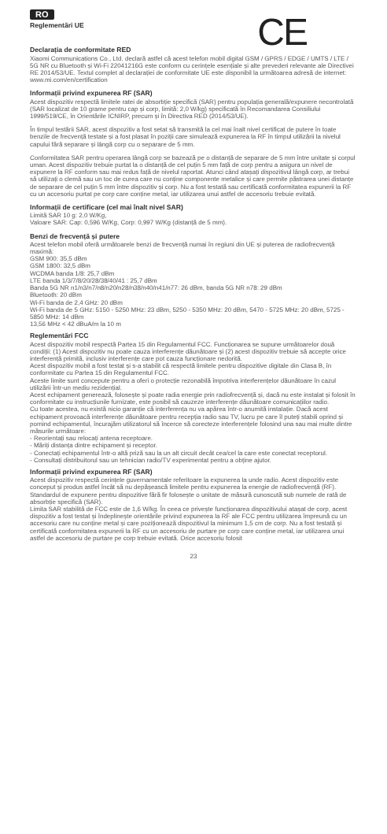RO
Reglementări UE
CE
Declarația de conformitate RED
Xiaomi Communications Co., Ltd. declară astfel că acest telefon mobil digital GSM / GPRS / EDGE / UMTS / LTE / 5G NR cu Bluetooth și Wi-Fi 22041216G este conform cu cerințele esențiale și alte prevederi relevante ale Directivei RE 2014/53/UE. Textul complet al declarației de conformitate UE este disponibil la următoarea adresă de internet: www.mi.com/en/certification
Informații privind expunerea RF (SAR)
Acest dispozitiv respectă limitele ratei de absorbție specifică (SAR) pentru populația generală/expunere necontrolată (SAR localizat de 10 grame pentru cap și corp, limită: 2,0 W/kg) specificată în Recomandarea Consiliului 1999/519/CE, în Orientările ICNIRP, precum și în Directiva RED (2014/53/UE).
În timpul testării SAR, acest dispozitiv a fost setat să transmită la cel mai înalt nivel certificat de putere în toate benzile de frecvență testate și a fost plasat în poziții care simulează expunerea la RF în timpul utilizării la nivelul capului fără separare și lângă corp cu o separare de 5 mm.
Conformitatea SAR pentru operarea lângă corp se bazează pe o distanță de separare de 5 mm între unitate și corpul uman. Acest dispozitiv trebuie purtat la o distanță de cel puțin 5 mm față de corp pentru a asigura un nivel de expunere la RF conform sau mai redus față de nivelul raportat. Atunci când atașați dispozitivul lângă corp, ar trebui să utilizați o clemă sau un toc de curea care nu conține componente metalice și care permite păstrarea unei distanțe de separare de cel puțin 5 mm între dispozitiv și corp. Nu a fost testată sau certificată conformitatea expunerii la RF cu un accesoriu purtat pe corp care conține metal, iar utilizarea unui astfel de accesoriu trebuie evitată.
Informații de certificare (cel mai înalt nivel SAR)
Limită SAR 10 g: 2,0 W/Kg,
Valoare SAR: Cap: 0,596 W/Kg, Corp: 0,997 W/Kg (distanță de 5 mm).
Benzi de frecvență și putere
Acest telefon mobil oferă următoarele benzi de frecvență numai în regiuni din UE și puterea de radiofrecvență maximă:
GSM 900: 35,5 dBm
GSM 1800: 32,5 dBm
WCDMA banda 1/8: 25,7 dBm
LTE banda 1/3/7/8/20/28/38/40/41 : 25,7 dBm
Banda 5G NR n1/n3/n7/n8/n20/n28/n38/n40/n41/n77: 26 dBm, banda 5G NR n78: 29 dBm
Bluetooth: 20 dBm
Wi-Fi banda de 2,4 GHz: 20 dBm
Wi-Fi banda de 5 GHz: 5150 - 5250 MHz: 23 dBm, 5250 - 5350 MHz: 20 dBm, 5470 - 5725 MHz: 20 dBm, 5725 - 5850 MHz: 14 dBm
13,56 MHz < 42 dBuA/m la 10 m
Reglementări FCC
Acest dispozitiv mobil respectă Partea 15 din Regulamentul FCC. Funcționarea se supune următoarelor două condiții: (1) Acest dispozitiv nu poate cauza interferențe dăunătoare și (2) acest dispozitiv trebuie să accepte orice interferență primită, inclusiv interferențe care pot cauza funcționare nedorită.
Acest dispozitiv mobil a fost testat și s-a stabilit că respectă limitele pentru dispozitive digitale din Clasa B, în conformitate cu Partea 15 din Regulamentul FCC.
Aceste limite sunt concepute pentru a oferi o protecție rezonabilă împotriva interferențelor dăunătoare în cazul utilizării într-un mediu rezidențial.
Acest echipament generează, folosește și poate radia energie prin radiofrecvență și, dacă nu este instalat și folosit în conformitate cu instrucțiunile furnizate, este posibil să cauzeze interferențe dăunătoare comunicațiilor radio.
Cu toate acestea, nu există nicio garanție că interferența nu va apărea într-o anumită instalație. Dacă acest echipament provoacă interferențe dăunătoare pentru recepția radio sau TV, lucru pe care îl puteți stabili oprind și pornind echipamentul, încurajăm utilizatorul să încerce să corecteze interferențele folosind una sau mai multe dintre măsurile următoare:
- Reorientați sau relocați antena receptoare.
- Măriți distanța dintre echipament și receptor.
- Conectați echipamentul într-o altă priză sau la un alt circuit decât cea/cel la care este conectat receptorul.
- Consultați distribuitorul sau un tehnician radio/TV experimentat pentru a obține ajutor.
Informații privind expunerea RF (SAR)
Acest dispozitiv respectă cerințele guvernamentale referitoare la expunerea la unde radio. Acest dispozitiv este conceput și produs astfel încât să nu depășească limitele pentru expunerea la energie de radiofrecvență (RF). Standardul de expunere pentru dispozitive fără fir folosește o unitate de măsură cunoscută sub numele de rată de absorbție specifică (SAR).
Limita SAR stabilită de FCC este de 1,6 W/kg. În ceea ce privește funcționarea dispozitivului atașat de corp, acest dispozitiv a fost testat și îndeplinește orientările privind expunerea la RF ale FCC pentru utilizarea împreună cu un accesoriu care nu conține metal și care poziționează dispozitivul la minimum 1,5 cm de corp. Nu a fost testată și certificată conformitatea expunerii la RF cu un accesoriu de purtare pe corp care conține metal, iar utilizarea unui astfel de accesoriu de purtare pe corp trebuie evitată. Orice accesoriu folosit
23